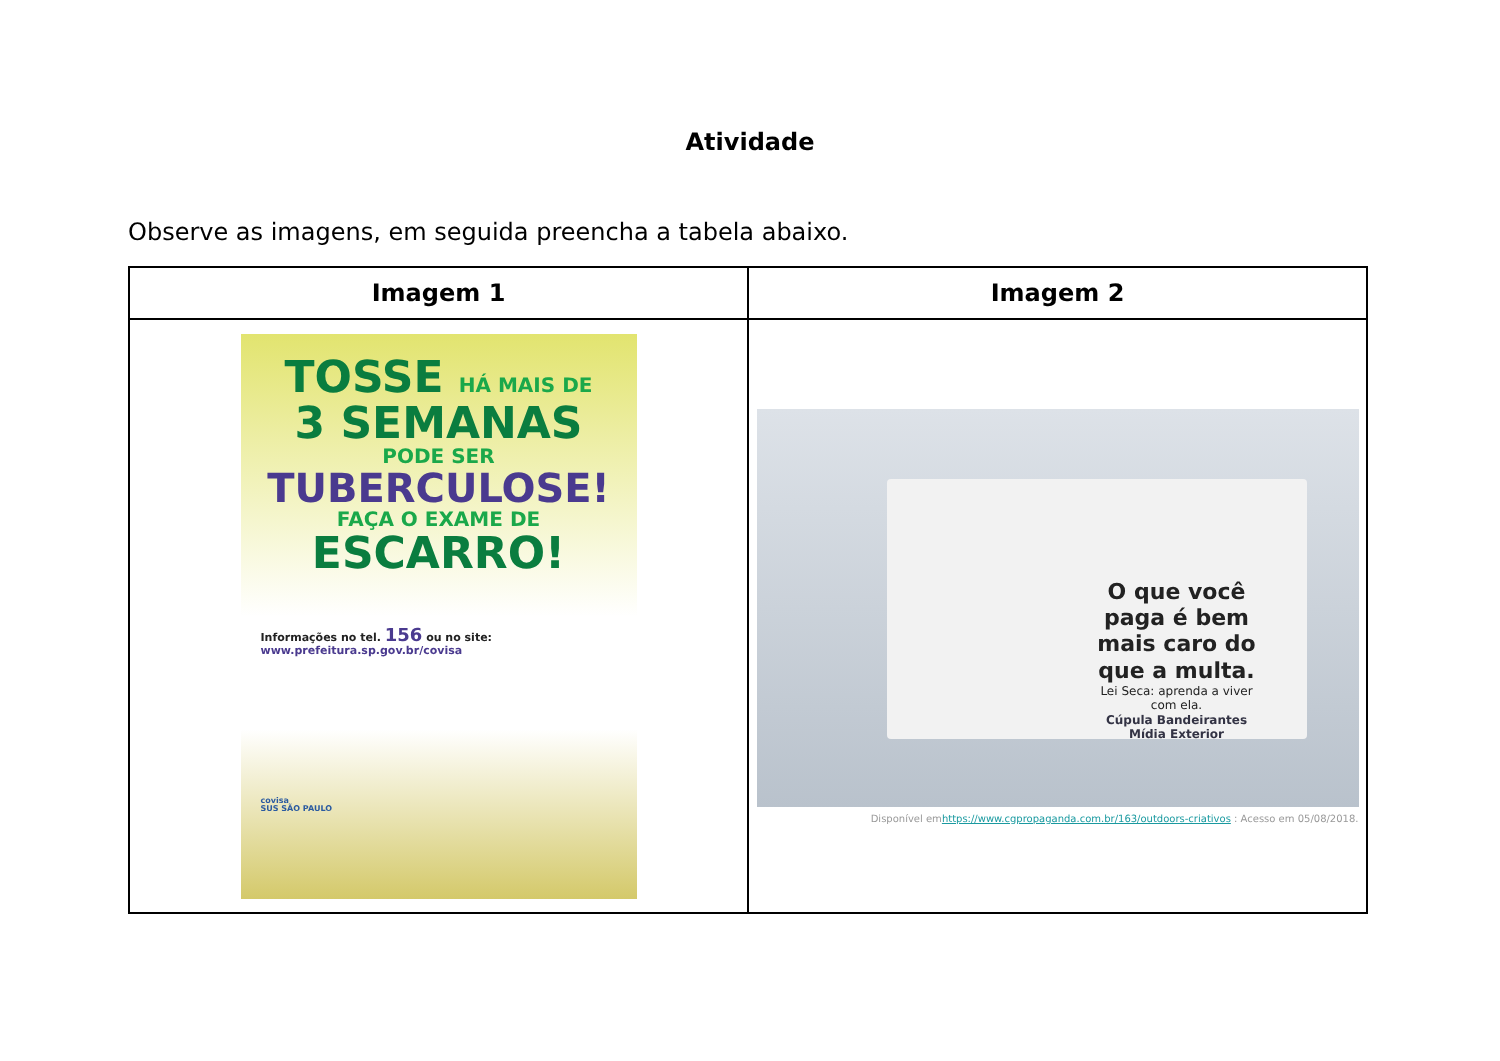Atividade
Observe as imagens, em seguida preencha a tabela abaixo.
| Imagem 1 | Imagem 2 |
| --- | --- |
| TOSSE HÁ MAIS DE 3 SEMANAS PODE SER TUBERCULOSE! FAÇA O EXAME DE ESCARRO! Informações no tel. 156 ou no site: www.prefeitura.sp.gov.br/covisa covisa SUS SÃO PAULO | O que você paga é bem mais caro do que a multa. Lei Seca: aprenda a viver com ela. Cúpula Bandeirantes Mídia Exterior Disponível em https://www.cgpropaganda.com.br/163/outdoors-criativos : Acesso em 05/08/2018. |